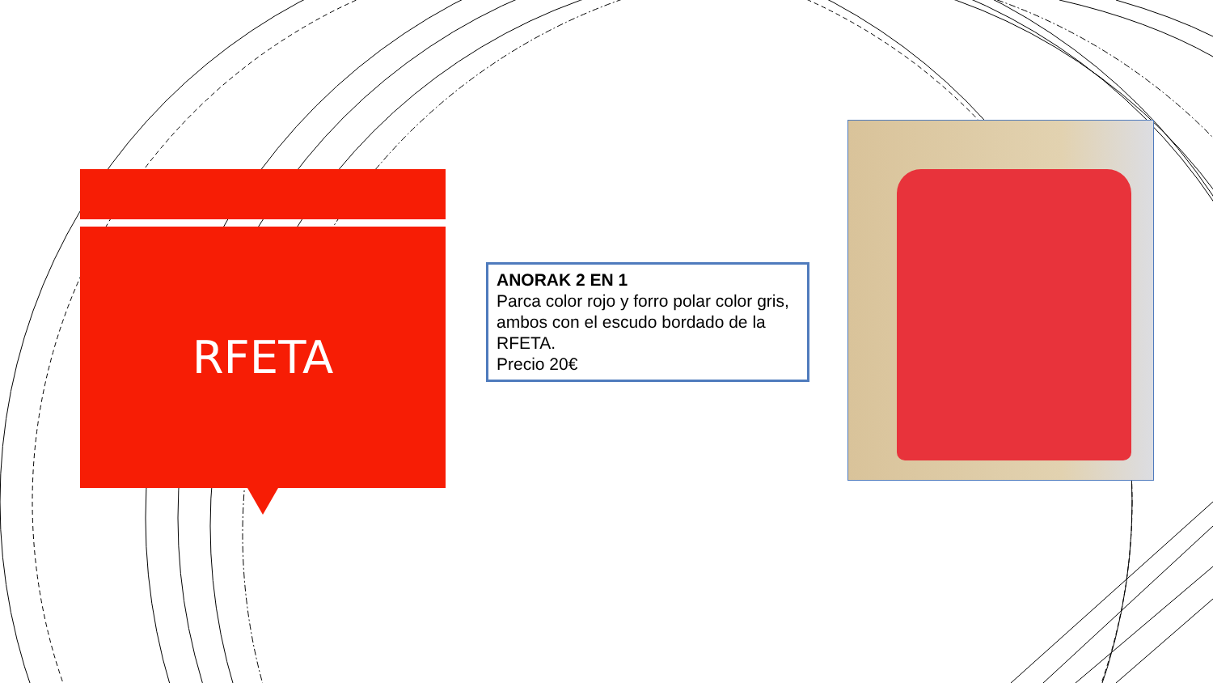RFETA
ANORAK 2 EN 1
Parca color rojo y forro polar color gris, ambos con el escudo bordado de la RFETA.
Precio 20€